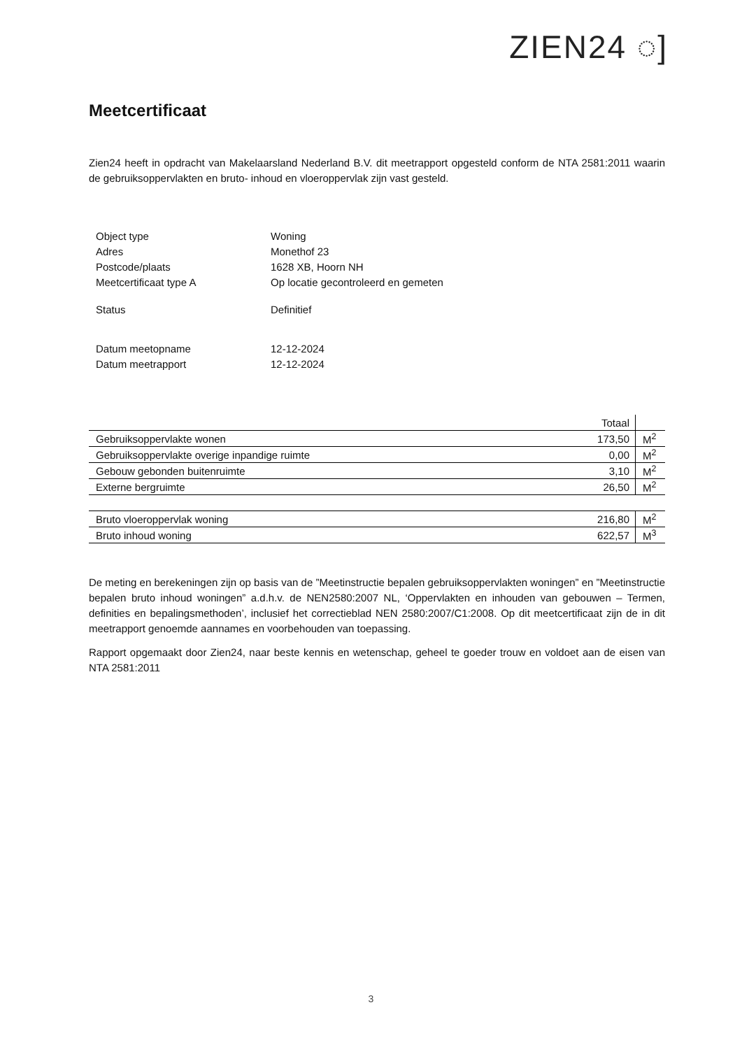ZIEN24 ◌]
Meetcertificaat
Zien24 heeft in opdracht van Makelaarsland Nederland B.V. dit meetrapport opgesteld conform de NTA 2581:2011 waarin de gebruiksoppervlakten en bruto- inhoud en vloeroppervlak zijn vast gesteld.
| Object type | Woning |
| Adres | Monethof 23 |
| Postcode/plaats | 1628 XB, Hoorn NH |
| Meetcertificaat type A | Op locatie gecontroleerd en gemeten |
| Status | Definitief |
| Datum meetopname | 12-12-2024 |
| Datum meetrapport | 12-12-2024 |
| | Totaal | |
| Gebruiksoppervlakte wonen | 173,50 | M<sup>2</sup> |
| Gebruiksoppervlakte overige inpandige ruimte | 0,00 | M<sup>2</sup> |
| Gebouw gebonden buitenruimte | 3,10 | M<sup>2</sup> |
| Externe bergruimte | 26,50 | M<sup>2</sup> |
| Bruto vloeroppervlak woning | 216,80 | M<sup>2</sup> |
| Bruto inhoud woning | 622,57 | M<sup>3</sup> |
De meting en berekeningen zijn op basis van de ”Meetinstructie bepalen gebruiksoppervlakten woningen” en ”Meetinstructie bepalen bruto inhoud woningen” a.d.h.v. de NEN2580:2007 NL, ‘Oppervlakten en inhouden van gebouwen – Termen, definities en bepalingsmethoden’, inclusief het correctieblad NEN 2580:2007/C1:2008. Op dit meetcertificaat zijn de in dit meetrapport genoemde aannames en voorbehouden van toepassing.
Rapport opgemaakt door Zien24, naar beste kennis en wetenschap, geheel te goeder trouw en voldoet aan de eisen van NTA 2581:2011
3